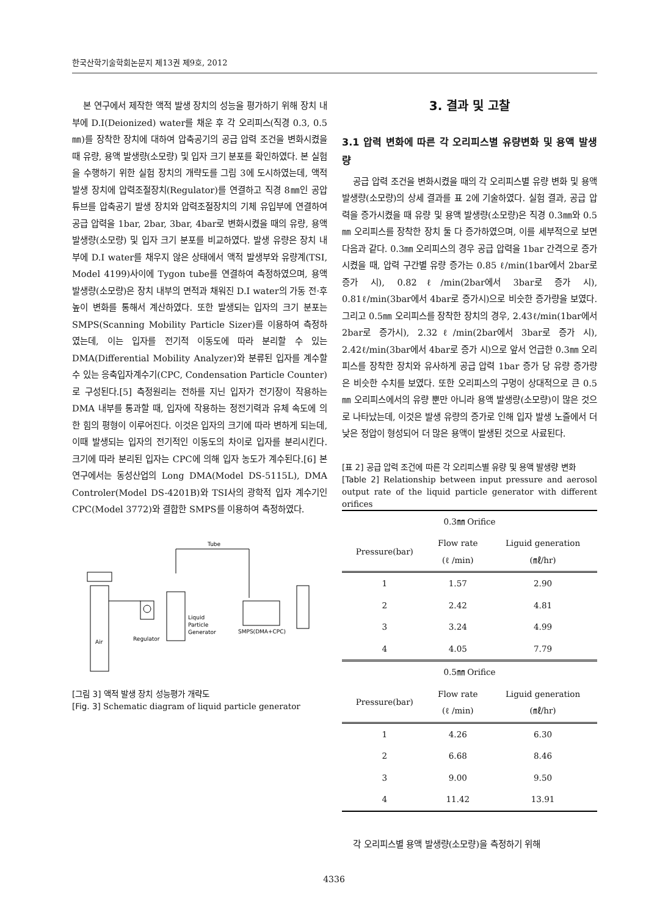한국산학기술학회논문지 제13권 제9호, 2012
본 연구에서 제작한 액적 발생 장치의 성능을 평가하기 위해 장치 내부에 D.I(Deionized) water를 채운 후 각 오리피스(직경 0.3, 0.5㎜)를 장착한 장치에 대하여 압축공기의 공급 압력 조건을 변화시켰을 때 유량, 용액 발생량(소모량) 및 입자 크기 분포를 확인하였다. 본 실험을 수행하기 위한 실험 장치의 개략도를 그림 3에 도시하였는데, 액적 발생 장치에 압력조절장치(Regulator)를 연결하고 직경 8㎜인 공압 튜브를 압축공기 발생 장치와 압력조절장치의 기체 유입부에 연결하여 공급 압력을 1bar, 2bar, 3bar, 4bar로 변화시켰을 때의 유량, 용액 발생량(소모량) 및 입자 크기 분포를 비교하였다. 발생 유량은 장치 내부에 D.I water를 채우지 않은 상태에서 액적 발생부와 유량계(TSI, Model 4199)사이에 Tygon tube를 연결하여 측정하였으며, 용액 발생량(소모량)은 장치 내부의 면적과 채워진 D.I water의 가동 전·후 높이 변화를 통해서 계산하였다. 또한 발생되는 입자의 크기 분포는 SMPS(Scanning Mobility Particle Sizer)를 이용하여 측정하였는데, 이는 입자를 전기적 이동도에 따라 분리할 수 있는 DMA(Differential Mobility Analyzer)와 분류된 입자를 계수할 수 있는 응축입자계수기(CPC, Condensation Particle Counter)로 구성된다.[5] 측정원리는 전하를 지닌 입자가 전기장이 작용하는 DMA 내부를 통과할 때, 입자에 작용하는 정전기력과 유체 속도에 의한 힘의 평형이 이루어진다. 이것은 입자의 크기에 따라 변하게 되는데, 이때 발생되는 입자의 전기적인 이동도의 차이로 입자를 분리시킨다. 크기에 따라 분리된 입자는 CPC에 의해 입자 농도가 계수된다.[6] 본 연구에서는 동성산업의 Long DMA(Model DS-5115L), DMA Controler(Model DS-4201B)와 TSI사의 광학적 입자 계수기인 CPC(Model 3772)와 결합한 SMPS를 이용하여 측정하였다.
Air
Regulator
Liquid
Particle
Generator
Tube
SMPS(DMA+CPC)
[그림 3] 액적 발생 장치 성능평가 개략도
[Fig. 3] Schematic diagram of liquid particle generator
3. 결과 및 고찰
3.1 압력 변화에 따른 각 오리피스별 유량변화 및 용액 발생량
공급 압력 조건을 변화시켰을 때의 각 오리피스별 유량 변화 및 용액 발생량(소모량)의 상세 결과를 표 2에 기술하였다. 실험 결과, 공급 압력을 증가시켰을 때 유량 및 용액 발생량(소모량)은 직경 0.3㎜와 0.5㎜ 오리피스를 장착한 장치 둘 다 증가하였으며, 이를 세부적으로 보면 다음과 같다. 0.3㎜ 오리피스의 경우 공급 압력을 1bar 간격으로 증가시켰을 때, 압력 구간별 유량 증가는 0.85 ℓ/min(1bar에서 2bar로 증가 시), 0.82ℓ/min(2bar에서 3bar로 증가 시), 0.81ℓ/min(3bar에서 4bar로 증가시)으로 비슷한 증가량을 보였다. 그리고 0.5㎜ 오리피스를 장착한 장치의 경우, 2.43ℓ/min(1bar에서 2bar로 증가시), 2.32ℓ/min(2bar에서 3bar로 증가 시), 2.42ℓ/min(3bar에서 4bar로 증가 시)으로 앞서 언급한 0.3㎜ 오리피스를 장착한 장치와 유사하게 공급 압력 1bar 증가 당 유량 증가량은 비슷한 수치를 보였다. 또한 오리피스의 구멍이 상대적으로 큰 0.5㎜ 오리피스에서의 유량 뿐만 아니라 용액 발생량(소모량)이 많은 것으로 나타났는데, 이것은 발생 유량의 증가로 인해 입자 발생 노즐에서 더 낮은 정압이 형성되어 더 많은 용액이 발생된 것으로 사료된다.
[표 2] 공급 압력 조건에 따른 각 오리피스별 유량 및 용액 발생량 변화
[Table 2] Relationship between input pressure and aerosol output rate of the liquid particle generator with different orifices
| 0.3㎜ Orifice | | |
| Pressure(bar) | Flow rate (ℓ /min) | Liguid generation (㎖/hr) |
| 1 | 1.57 | 2.90 |
| 2 | 2.42 | 4.81 |
| 3 | 3.24 | 4.99 |
| 4 | 4.05 | 7.79 |
| 0.5㎜ Orifice | | |
| Pressure(bar) | Flow rate (ℓ /min) | Liguid generation (㎖/hr) |
| 1 | 4.26 | 6.30 |
| 2 | 6.68 | 8.46 |
| 3 | 9.00 | 9.50 |
| 4 | 11.42 | 13.91 |
각 오리피스별 용액 발생량(소모량)을 측정하기 위해
4336